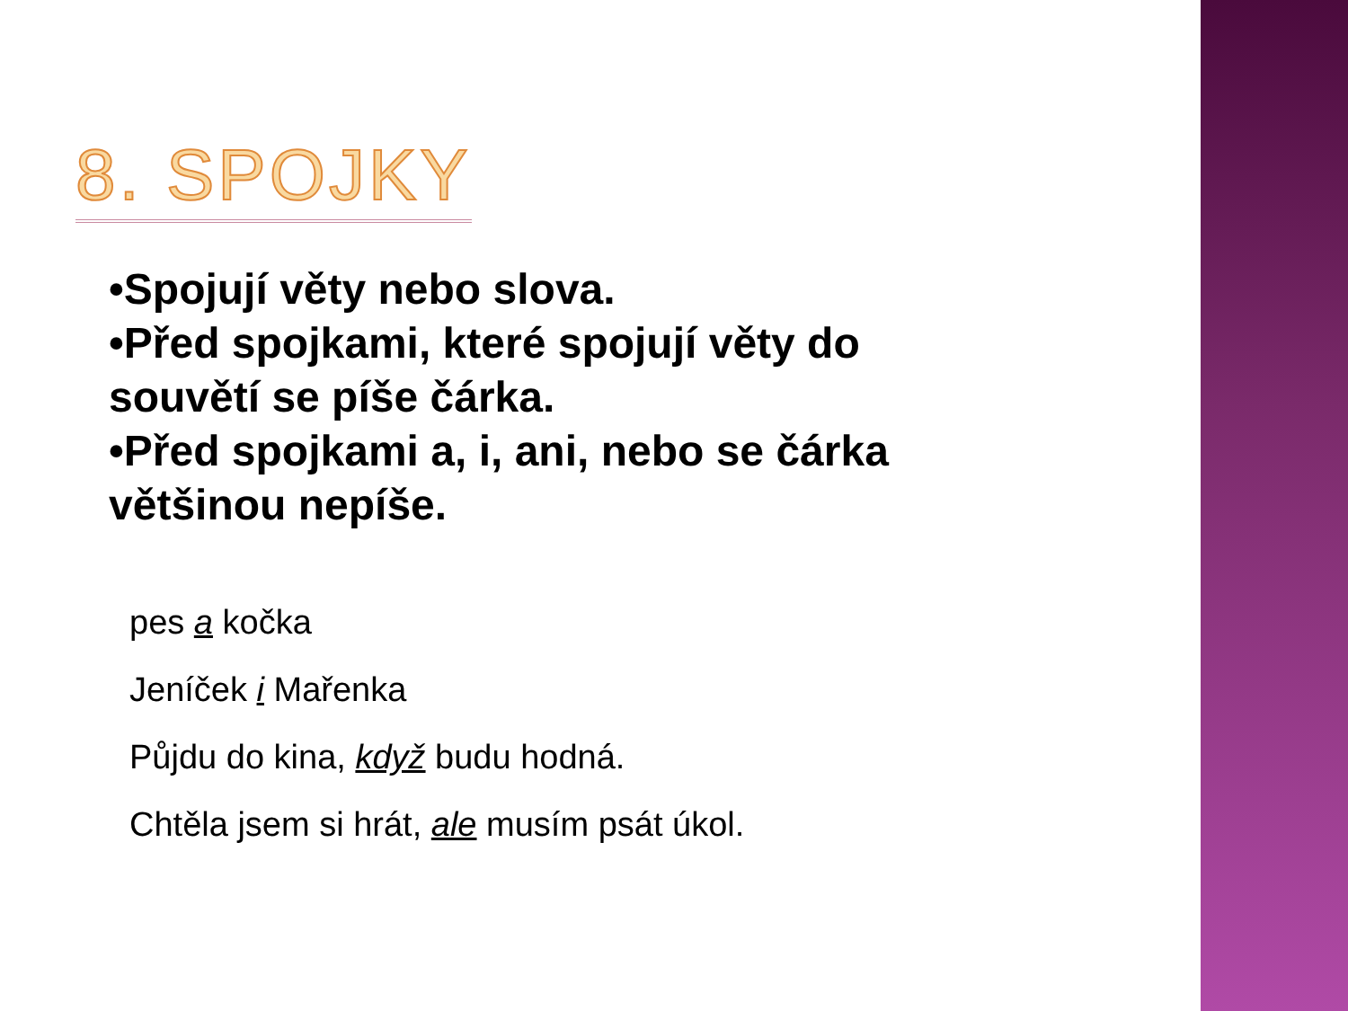8. SPOJKY
•Spojují věty nebo slova.
•Před spojkami, které spojují věty do souvětí se píše čárka.
•Před spojkami a, i, ani, nebo se čárka většinou nepíše.
pes a kočka
Jeníček i Mařenka
Půjdu do kina, když budu hodná.
Chtěla jsem si hrát, ale musím psát úkol.